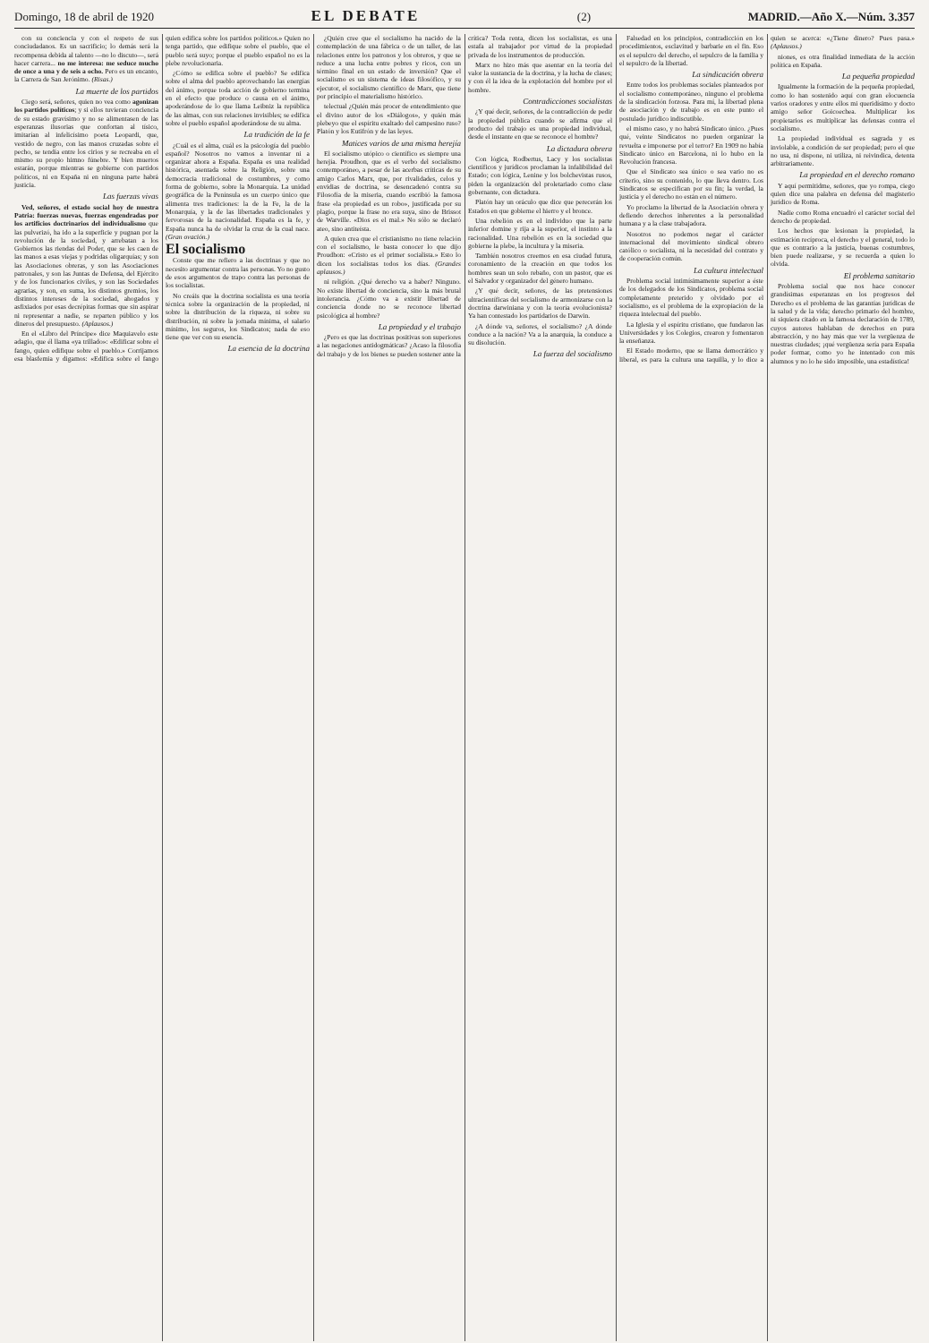Domingo, 18 de abril de 1920 EL DEBATE (2) MADRID.—Año X.—Núm. 3.357
con su conciencia y con el respeto de sus conciudadanos. Es un sacrificio; lo demás será la recompensa debida al talento —no lo discuto—, será hacer carrera... no me interesa: me seduce mucho de once a una y de seis a ocho. Pero es un encanto, la Carrera de San Jerónimo. (Risas.)
La muerte de los partidos
Ciego será, señores, quien no vea como agonizan los partidos políticos; y si ellos tuvieran conciencia de su estado gravísimo y no se alimentasen de las esperanzas ilusorias que confortan al tísico, imitarían al infelicísimo poeta Leopardi, que, vestido de negro, con las manos cruzadas sobre el pecho, se tendía entre los cirios y se recreaba en el mismo su propio himno fúnebre. Y bien muertos estarán, porque mientras se gobierne con partidos políticos, ni en España ni en ninguna parte habrá justicia.
Las fuerzas vivas
Ved, señores, el estado social hoy de nuestra Patria: fuerzas nuevas, fuerzas engendradas por los artificios doctrinarios del individualismo que las pulverizó, ha ido a la superficie y pugnan por la revolución de la sociedad, y arrebatan a los Gobiernos las riendas del Poder, que se les caen de las manos a esas viejas y podridas oligarquías; y son las Asociaciones obreras, y son las Asociaciones patronales, y son las Juntas de Defensa, del Ejército y de los funcionarios civiles, y son las Sociedades agrarias, y son, en suma, los distintos gremios, los distintos intereses de la sociedad, ahogados y asfixiados por esas decrépitas formas que sin aspirar ni representar a nadie, se reparten público y los dineros del presupuesto. (Aplausos.)
En el «Libro del Príncipe» dice Maquiavelo este adagio, que él llama «ya trillado»: «Edificar sobre el fango, quien edifique sobre el pueblo.» Corrijamos esa blasfemia y digamos: «Edifica sobre el fango quien edifica sobre los partidos políticos.» Quien no tenga partido, que edifique sobre el pueblo, que el pueblo será suyo; porque el pueblo español no es la plebe revolucionaria.
¿Cómo se edifica sobre el pueblo? Se edifica sobre el alma del pueblo aprovechando las energías del ánimo, porque toda acción de gobierno termina en el efecto que produce o causa en el ánimo, apoderándose de lo que llama Leibniz la república de las almas, con sus relaciones invisibles; se edifica sobre el pueblo español apoderándose de su alma.
La tradición de la fe
¿Cuál es el alma, cuál es la psicología del pueblo español? Nosotros no vamos a inventar ni a organizar ahora a España. España es una realidad histórica, asentada sobre la Religión, sobre una democracia tradicional de costumbres, y como forma de gobierno, sobre la Monarquía. La unidad geográfica de la Península es un cuerpo único que alimenta tres tradiciones: la de la Fe, la de la Monarquía, y la de las libertades tradicionales y fervorosas de la nacionalidad. España es la fe, y España nunca ha de olvidar la cruz de la cual nace. (Gran ovación.)
El socialismo
Conste que me refiero a las doctrinas y que no necesito argumentar contra las personas. Yo no gusto de esos argumentos de trapo contra las personas de los socialistas.
No creáis que la doctrina socialista es una teoría técnica sobre la organización de la propiedad, ni sobre la distribución de la riqueza, ni sobre su distribución, ni sobre la jornada mínima, el salario mínimo, los seguros, los Sindicatos; nada de eso tiene que ver con su esencia.
La esencia de la doctrina
¿Quién cree que el socialismo ha nacido de la contemplación de una fábrica o de un taller, de las relaciones entre los patronos y los obreros, y que se reduce a una lucha entre pobres y ricos, con un término final en un estado de inversión? Que el socialismo es un sistema de ideas filosófico, y su ejecutor, el socialismo científico de Marx, que tiene por principio el materialismo histórico.
telectual ¿Quién más procer de entendimiento que el divino autor de los «Diálogos», y quién más plebeyo que el espíritu exaltado del campesino ruso? Platón y los Eutifrón y de las leyes.
Matices varios de una misma herejía
El socialismo utópico o científico es siempre una herejía. Proudhon, que es el verbo del socialismo contemporáneo, a pesar de las acerbas críticas de su amigo Carlos Marx, que, por rivalidades, celos y envidias de doctrina, se desencadenó contra su Filosofía de la miseria, cuando escribió la famosa frase «la propiedad es un robo», justificada por su plagio, porque la frase no era suya, sino de Brissot de Warville. «Dios es el mal.» No sólo se declaró ateo, sino antiteísta.
A quien crea que el cristianismo no tiene relación con el socialismo, le basta conocer lo que dijo Proudhon: «Cristo es el primer socialista.» Esto lo dicen los socialistas todos los días. (Grandes aplausos.)
ni religión. ¿Qué derecho va a haber? Ninguno. No existe libertad de conciencia, sino la más brutal intolerancia. ¿Cómo va a existir libertad de conciencia donde no se reconoce libertad psicológica al hombre?
La propiedad y el trabajo
¿Pero es que las doctrinas positivas son superiores a las negaciones antidogmáticas? ¿Acaso la filosofía del trabajo y de los bienes se pueden sostener ante la crítica? Toda renta, dicen los socialistas, es una estafa al trabajador por virtud de la propiedad privada de los instrumentos de producción.
Marx no hizo más que asentar en la teoría del valor la sustancia de la doctrina, y la lucha de clases; y con él la idea de la explotación del hombre por el hombre.
Contradicciones socialistas
¿Y qué decir, señores, de la contradicción de pedir la propiedad pública cuando se afirma que el producto del trabajo es una propiedad individual, desde el instante en que se reconoce el hombre?
La dictadura obrera
Con lógica, Rodbertus, Lacy y los socialistas científicos y jurídicos proclaman la infalibilidad del Estado; con lógica, Lenine y los bolchevistas rusos, piden la organización del proletariado como clase gobernante, con dictadura.
Platón hay un oráculo que dice que perecerán los Estados en que gobierne el hierro y el bronce.
Una rebelión es en el individuo que la parte inferior domine y rija a la superior, el instinto a la racionalidad. Una rebelión es en la sociedad que gobierne la plebe, la incultura y la miseria.
También nosotros creemos en esa ciudad futura, coronamiento de la creación en que todos los hombres sean un solo rebaño, con un pastor, que es el Salvador y organizador del género humano.
¿Y qué decir, señores, de las pretensiones ultracientíficas del socialismo de armonizarse con la doctrina darwiniana y con la teoría evolucionista? Ya han contestado los partidarios de Darwin.
¿A dónde va, señores, el socialismo? ¿A dónde conduce a la nación? Va a la anarquía, la conduce a su disolución.
La fuerza del socialismo
Falsedad en los principios, contradicción en los procedimientos, esclavitud y barbarie en el fin. Eso es el sepulcro del derecho, el sepulcro de la familia y el sepulcro de la libertad.
La sindicación obrera
Entre todos los problemas sociales planteados por el socialismo contemporáneo, ninguno el problema de la sindicación forzosa. Para mí, la libertad plena de asociación y de trabajo es en este punto el postulado jurídico indiscutible.
el mismo caso, y no habrá Sindicato único. ¿Pues qué, veinte Sindicatos no pueden organizar la revuelta e imponerse por el terror? En 1909 no había Sindicato único en Barcelona, ni lo hubo en la Revolución francesa.
Que el Sindicato sea único o sea vario no es criterio, sino su contenido, lo que lleva dentro. Los Sindicatos se especifican por su fin; la verdad, la justicia y el derecho no están en el número.
Yo proclamo la libertad de la Asociación obrera y defiendo derechos inherentes a la personalidad humana y a la clase trabajadora.
Nosotros no podemos negar el carácter internacional del movimiento sindical obrero católico o socialista, ni la necesidad del contrato y de cooperación común.
La cultura intelectual
Problema social intimísimamente superior a éste de los delegados de los Sindicatos, problema social completamente preterido y olvidado por el socialismo, es el problema de la expropiación de la riqueza intelectual del pueblo.
La Iglesia y el espíritu cristiano, que fundaron las Universidades y los Colegios, crearon y fomentaron la enseñanza.
El Estado moderno, que se llama democrático y liberal, es para la cultura una taquilla, y lo dice a quien se acerca: «¿Tiene dinero? Pues pasa.» (Aplausos.)
niones, es otra finalidad inmediata de la acción política en España.
La pequeña propiedad
Igualmente la formación de la pequeña propiedad, como lo han sostenido aquí con gran elocuencia varios oradores y entre ellos mi queridísimo y docto amigo señor Goicoechea. Multiplicar los propietarios es multiplicar las defensas contra el socialismo.
La propiedad individual es sagrada y es inviolable, a condición de ser propiedad; pero el que no usa, ni dispone, ni utiliza, ni reivindica, detenta arbitrariamente.
La propiedad en el derecho romano
Y aquí permitidme, señores, que yo rompa, ciego quien dice una palabra en defensa del magisterio jurídico de Roma.
Nadie como Roma encuadró el carácter social del derecho de propiedad.
Los hechos que lesionan la propiedad, la estimación recíproca, el derecho y el general, todo lo que es contrario a la justicia, buenas costumbres, bien puede realizarse, y se recuerda a quien lo olvida.
El problema sanitario
Problema social que nos hace conocer grandísimas esperanzas en los progresos del Derecho es el problema de las garantías jurídicas de la salud y de la vida; derecho primario del hombre, ni siquiera citado en la famosa declaración de 1789, cuyos autores hablaban de derechos en pura abstracción, y no hay más que ver la vergüenza de nuestras ciudades; ¡qué vergüenza sería para España poder formar, como yo he intentado con mis alumnos y no lo he sido imposible, una estadística!